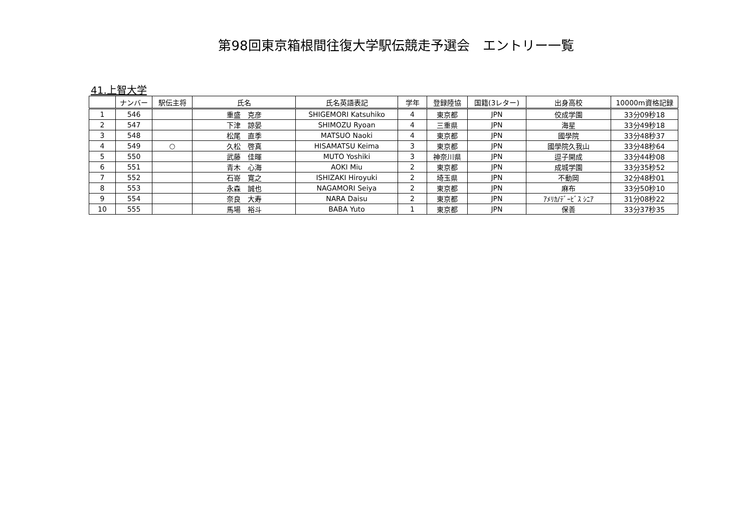第98回東京箱根間往復大学駅伝競走予選会　エントリー一覧
41.上智大学
| | ナンバー | 駅伝主将 | 氏名 | 氏名英語表記 | 学年 | 登録陸協 | 国籍(3レター) | 出身高校 | 10000m資格記録 |
| --- | --- | --- | --- | --- | --- | --- | --- | --- | --- |
| 1 | 546 | | 重盛 克彦 | SHIGEMORI Katsuhiko | 4 | 東京都 | JPN | 佼成学園 | 33分09秒18 |
| 2 | 547 | | 下津 諒晏 | SHIMOZU Ryoan | 4 | 三重県 | JPN | 海星 | 33分49秒18 |
| 3 | 548 | | 松尾 直季 | MATSUO Naoki | 4 | 東京都 | JPN | 國學院 | 33分48秒37 |
| 4 | 549 | ○ | 久松 啓真 | HISAMATSU Keima | 3 | 東京都 | JPN | 國學院久我山 | 33分48秒64 |
| 5 | 550 | | 武藤 佳暉 | MUTO Yoshiki | 3 | 神奈川県 | JPN | 逗子開成 | 33分44秒08 |
| 6 | 551 | | 青木 心海 | AOKI Miu | 2 | 東京都 | JPN | 成城学園 | 33分35秒52 |
| 7 | 552 | | 石嵜 寛之 | ISHIZAKI Hiroyuki | 2 | 埼玉県 | JPN | 不動岡 | 32分48秒01 |
| 8 | 553 | | 永森 誠也 | NAGAMORI Seiya | 2 | 東京都 | JPN | 麻布 | 33分50秒10 |
| 9 | 554 | | 奈良 大寿 | NARA Daisu | 2 | 東京都 | JPN | ｱﾒﾘｶ/ﾃﾞｰﾋﾞｽ ｼﾆｱ | 31分08秒22 |
| 10 | 555 | | 馬場 裕斗 | BABA Yuto | 1 | 東京都 | JPN | 保善 | 33分37秒35 |